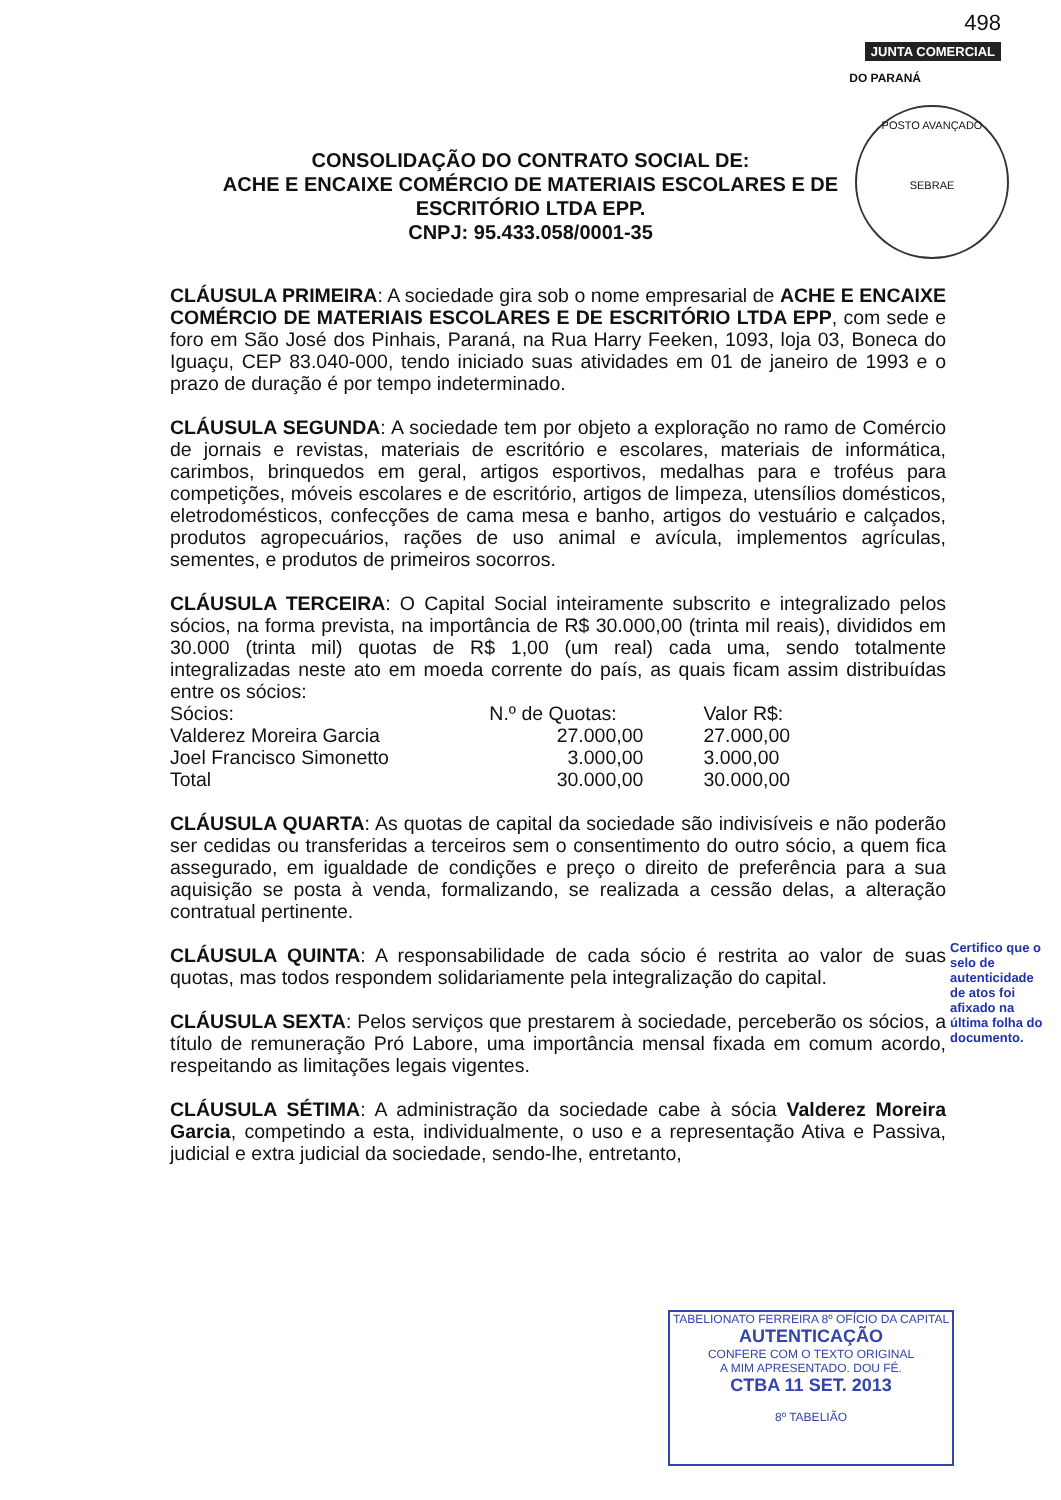498
JUNTA COMERCIAL
DO PARANÁ
POSTO AVANÇADO
SEBRAE
CONSOLIDAÇÃO DO CONTRATO SOCIAL DE:
ACHE E ENCAIXE COMÉRCIO DE MATERIAIS ESCOLARES E DE
ESCRITÓRIO LTDA EPP.
CNPJ: 95.433.058/0001-35
CLÁUSULA PRIMEIRA: A sociedade gira sob o nome empresarial de ACHE E ENCAIXE COMÉRCIO DE MATERIAIS ESCOLARES E DE ESCRITÓRIO LTDA EPP, com sede e foro em São José dos Pinhais, Paraná, na Rua Harry Feeken, 1093, loja 03, Boneca do Iguaçu, CEP 83.040-000, tendo iniciado suas atividades em 01 de janeiro de 1993 e o prazo de duração é por tempo indeterminado.
CLÁUSULA SEGUNDA: A sociedade tem por objeto a exploração no ramo de Comércio de jornais e revistas, materiais de escritório e escolares, materiais de informática, carimbos, brinquedos em geral, artigos esportivos, medalhas para e troféus para competições, móveis escolares e de escritório, artigos de limpeza, utensílios domésticos, eletrodomésticos, confecções de cama mesa e banho, artigos do vestuário e calçados, produtos agropecuários, rações de uso animal e avícula, implementos agrículas, sementes, e produtos de primeiros socorros.
CLÁUSULA TERCEIRA: O Capital Social inteiramente subscrito e integralizado pelos sócios, na forma prevista, na importância de R$ 30.000,00 (trinta mil reais), divididos em 30.000 (trinta mil) quotas de R$ 1,00 (um real) cada uma, sendo totalmente integralizadas neste ato em moeda corrente do país, as quais ficam assim distribuídas entre os sócios:
| Sócios: | N.º de Quotas: | Valor R$: |
| --- | --- | --- |
| Valderez Moreira Garcia | 27.000,00 | 27.000,00 |
| Joel Francisco Simonetto | 3.000,00 | 3.000,00 |
| Total | 30.000,00 | 30.000,00 |
CLÁUSULA QUARTA: As quotas de capital da sociedade são indivisíveis e não poderão ser cedidas ou transferidas a terceiros sem o consentimento do outro sócio, a quem fica assegurado, em igualdade de condições e preço o direito de preferência para a sua aquisição se posta à venda, formalizando, se realizada a cessão delas, a alteração contratual pertinente.
CLÁUSULA QUINTA: A responsabilidade de cada sócio é restrita ao valor de suas quotas, mas todos respondem solidariamente pela integralização do capital.
CLÁUSULA SEXTA: Pelos serviços que prestarem à sociedade, perceberão os sócios, a título de remuneração Pró Labore, uma importância mensal fixada em comum acordo, respeitando as limitações legais vigentes.
CLÁUSULA SÉTIMA: A administração da sociedade cabe à sócia Valderez Moreira Garcia, competindo a esta, individualmente, o uso e a representação Ativa e Passiva, judicial e extra judicial da sociedade, sendo-lhe, entretanto,
Certifico que o selo de autenticidade de atos foi afixado na última folha do documento.
TABELIONATO FERREIRA 8º OFÍCIO DA CAPITAL
AUTENTICAÇÃO
CONFERE COM O TEXTO ORIGINAL
A MIM APRESENTADO. DOU FÉ.
CTBA 11 SET. 2013
8º TABELIÃO